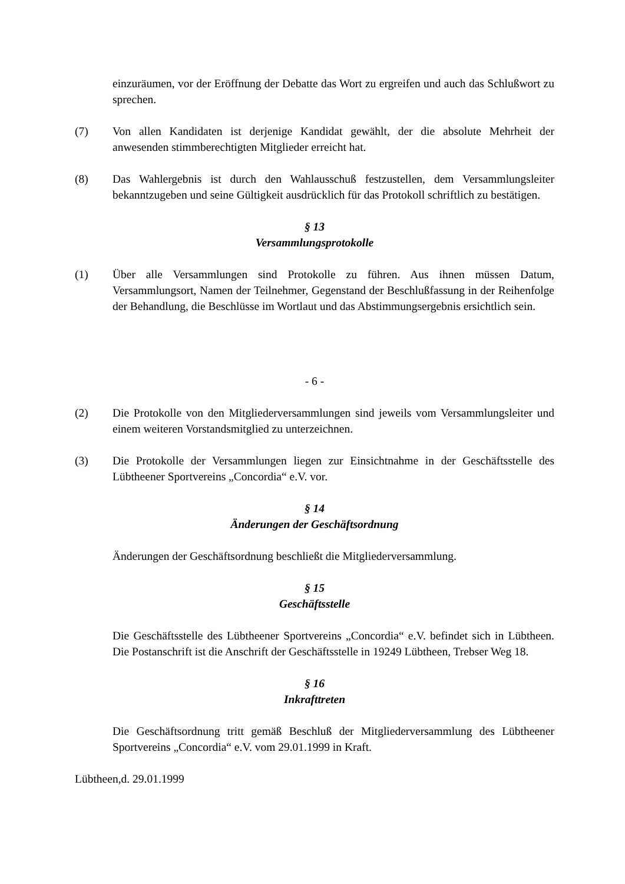einzuräumen, vor der Eröffnung der Debatte das Wort zu ergreifen und auch das Schlußwort zu sprechen.
(7) Von allen Kandidaten ist derjenige Kandidat gewählt, der die absolute Mehrheit der anwesenden stimmberechtigten Mitglieder erreicht hat.
(8) Das Wahlergebnis ist durch den Wahlausschuß festzustellen, dem Versammlungsleiter bekanntzugeben und seine Gültigkeit ausdrücklich für das Protokoll schriftlich zu bestätigen.
§ 13
Versammlungsprotokolle
(1) Über alle Versammlungen sind Protokolle zu führen. Aus ihnen müssen Datum, Versammlungsort, Namen der Teilnehmer, Gegenstand der Beschlußfassung in der Reihenfolge der Behandlung, die Beschlüsse im Wortlaut und das Abstimmungsergebnis ersichtlich sein.
- 6 -
(2) Die Protokolle von den Mitgliederversammlungen sind jeweils vom Versammlungsleiter und einem weiteren Vorstandsmitglied zu unterzeichnen.
(3) Die Protokolle der Versammlungen liegen zur Einsichtnahme in der Geschäftsstelle des Lübtheener Sportvereins „Concordia“ e.V. vor.
§ 14
Änderungen der Geschäftsordnung
Änderungen der Geschäftsordnung beschließt die Mitgliederversammlung.
§ 15
Geschäftsstelle
Die Geschäftsstelle des Lübtheener Sportvereins „Concordia“ e.V. befindet sich in Lübtheen. Die Postanschrift ist die Anschrift der Geschäftsstelle in 19249 Lübtheen, Trebser Weg 18.
§ 16
Inkrafttreten
Die Geschäftsordnung tritt gemäß Beschluß der Mitgliederversammlung des Lübtheener Sportvereins „Concordia“ e.V. vom 29.01.1999 in Kraft.
Lübtheen,d. 29.01.1999